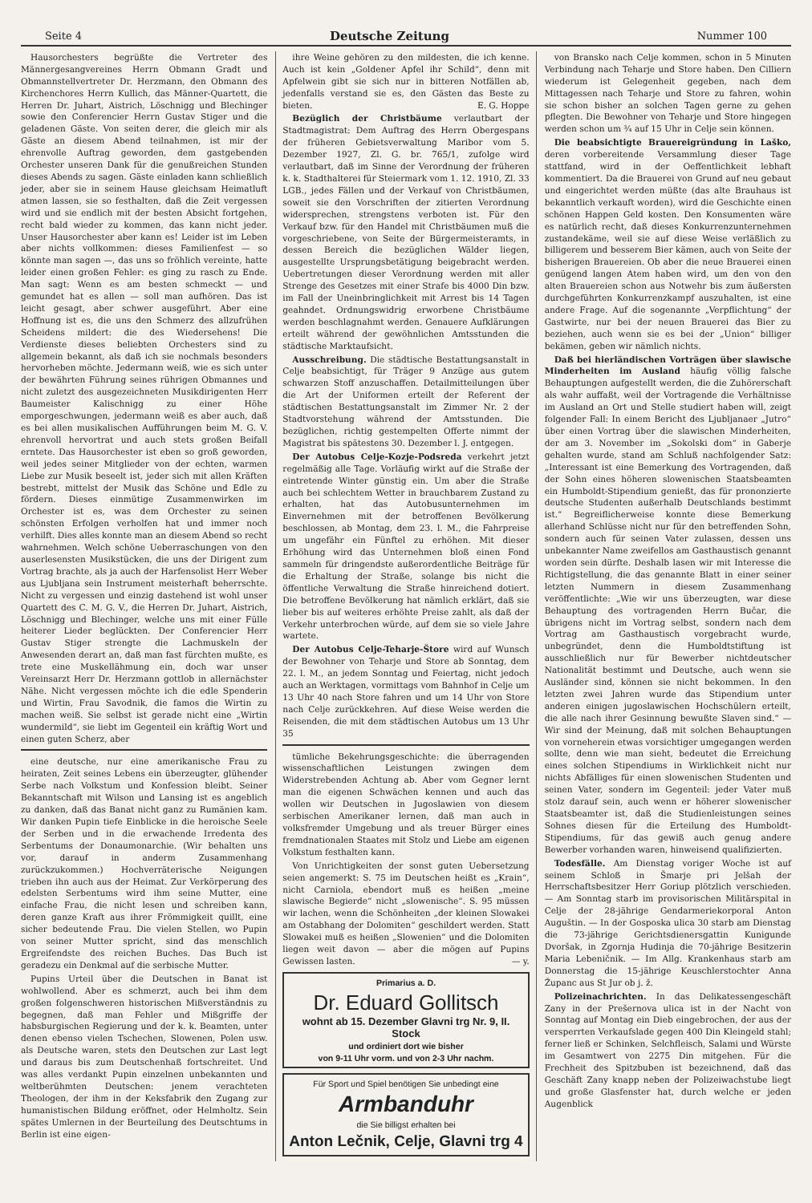Seite 4 Deutsche Zeitung Nummer 100
Hausorchesters begrüßte die Vertreter des Männergesangvereines Herrn Obmann Gradt und Obmannstellvertreter Dr. Herzmann, den Obmann des Kirchenchores Herrn Kullich, das Männer-Quartett, die Herren Dr. Juhart, Aistrich, Löschnigg und Blechinger sowie den Conferencier Herrn Gustav Stiger und die geladenen Gäste. Von seiten derer, die gleich mir als Gäste an diesem Abend teilnahmen, ist mir der ehrenvolle Auftrag geworden, dem gastgebenden Orchester unseren Dank für die genußreichen Stunden dieses Abends zu sagen. Gäste einladen kann schließlich jeder, aber sie in seinem Hause gleichsam Heimatluft atmen lassen, sie so festhalten, daß die Zeit vergessen wird und sie endlich mit der besten Absicht fortgehen, recht bald wieder zu kommen, das kann nicht jeder. Unser Hausorchester aber kann es! Leider ist im Leben aber nichts vollkommen: dieses Familienfest — so könnte man sagen —, das uns so fröhlich vereinte, hatte leider einen großen Fehler: es ging zu rasch zu Ende. Man sagt: Wenn es am besten schmeckt — und gemundet hat es allen — soll man aufhören. Das ist leicht gesagt, aber schwer ausgeführt. Aber eine Hoffnung ist es, die uns den Schmerz des allzufrühen Scheidens mildert: die des Wiedersehens! Die Verdienste dieses beliebten Orchesters sind zu allgemein bekannt, als daß ich sie nochmals besonders hervorheben möchte. Jedermann weiß, wie es sich unter der bewährten Führung seines rührigen Obmannes und nicht zuletzt des ausgezeichneten Musikdirigenten Herr Baumeister Kalischnigg zu einer Höhe emporgeschwungen, jedermann weiß es aber auch, daß es bei allen musikalischen Aufführungen beim M. G. V. ehrenvoll hervortrat und auch stets großen Beifall erntete. Das Hausorchester ist eben so groß geworden, weil jedes seiner Mitglieder von der echten, warmen Liebe zur Musik beseelt ist, jeder sich mit allen Kräften bestrebt, mittelst der Musik das Schöne und Edle zu fördern. Dieses einmütige Zusammenwirken im Orchester ist es, was dem Orchester zu seinen schönsten Erfolgen verholfen hat und immer noch verhilft. Dies alles konnte man an diesem Abend so recht wahrnehmen. Welch schöne Ueberraschungen von den auserlesensten Musikstücken, die uns der Dirigent zum Vortrag brachte, als ja auch der Harfensolist Herr Weber aus Ljubljana sein Instrument meisterhaft beherrschte. Nicht zu vergessen und einzig dastehend ist wohl unser Quartett des C. M. G. V., die Herren Dr. Juhart, Aistrich, Löschnigg und Blechinger, welche uns mit einer Fülle heiterer Lieder beglückten. Der Conferencier Herr Gustav Stiger strengte die Lachmuskeln der Anwesenden derart an, daß man fast fürchten mußte, es trete eine Muskellähmung ein, doch war unser Vereinsarzt Herr Dr. Herzmann gottlob in allernächster Nähe. Nicht vergessen möchte ich die edle Spenderin und Wirtin, Frau Savodnik, die famos die Wirtin zu machen weiß. Sie selbst ist gerade nicht eine „Wirtin wundermild“, sie liebt im Gegenteil ein kräftig Wort und einen guten Scherz, aber
eine deutsche, nur eine amerikanische Frau zu heiraten, Zeit seines Lebens ein überzeugter, glühender Serbe nach Volkstum und Konfession bleibt. Seiner Bekanntschaft mit Wilson und Lansing ist es angeblich zu danken, daß das Banat nicht ganz zu Rumänien kam. Wir danken Pupin tiefe Einblicke in die heroische Seele der Serben und in die erwachende Irredenta des Serbentums der Donaumonarchie. (Wir behalten uns vor, darauf in anderm Zusammenhang zurückzukommen.) Hochverräterische Neigungen trieben ihn auch aus der Heimat. Zur Verkörperung des edelsten Serbentums wird ihm seine Mutter, eine einfache Frau, die nicht lesen und schreiben kann, deren ganze Kraft aus ihrer Frömmigkeit quillt, eine sicher bedeutende Frau. Die vielen Stellen, wo Pupin von seiner Mutter spricht, sind das menschlich Ergreifendste des reichen Buches. Das Buch ist geradezu ein Denkmal auf die serbische Mutter.
Pupins Urteil über die Deutschen in Banat ist wohlwollend. Aber es schmerzt, auch bei ihm dem großen folgenschweren historischen Mißverständnis zu begegnen, daß man Fehler und Mißgriffe der habsburgischen Regierung und der k. k. Beamten, unter denen ebenso vielen Tschechen, Slowenen, Polen usw. als Deutsche waren, stets den Deutschen zur Last legt und daraus bis zum Deutschenhaß fortschreitet. Und was alles verdankt Pupin einzelnen unbekannten und weltberühmten Deutschen: jenem verachteten Theologen, der ihm in der Keksfabrik den Zugang zur humanistischen Bildung eröffnet, oder Helmholtz. Sein spätes Umlernen in der Beurteilung des Deutschtums in Berlin ist eine eigen-
ihre Weine gehören zu den mildesten, die ich kenne. Auch ist kein „Goldener Apfel ihr Schild“, denn mit Apfelwein gibt sie sich nur in bitteren Notfällen ab, jedenfalls verstand sie es, den Gästen das Beste zu bieten. E. G. Hoppe
Bezüglich der Christbäume verlautbart der Stadtmagistrat: Dem Auftrag des Herrn Obergespans der früheren Gebietsverwaltung Maribor vom 5. Dezember 1927, Zl. G. br. 765/1, zufolge wird verlautbart, daß im Sinne der Verordnung der früheren k. k. Stadthalterei für Steiermark vom 1. 12. 1910, Zl. 33 LGB., jedes Fällen und der Verkauf von Christbäumen, soweit sie den Vorschriften der zitierten Verordnung widersprechen, strengstens verboten ist. Für den Verkauf bzw. für den Handel mit Christbäumen muß die vorgeschriebene, von Seite der Bürgermeisteramts, in dessen Bereich die bezüglichen Wälder liegen, ausgestellte Ursprungsbetätigung beigebracht werden. Uebertretungen dieser Verordnung werden mit aller Strenge des Gesetzes mit einer Strafe bis 4000 Din bzw. im Fall der Uneinbringlichkeit mit Arrest bis 14 Tagen geahndet. Ordnungswidrig erworbene Christbäume werden beschlagnahmt werden. Genauere Aufklärungen erteilt während der gewöhnlichen Amtsstunden die städtische Marktaufsicht.
Ausschreibung. Die städtische Bestattungsanstalt in Celje beabsichtigt, für Träger 9 Anzüge aus gutem schwarzen Stoff anzuschaffen. Detailmitteilungen über die Art der Uniformen erteilt der Referent der städtischen Bestattungsanstalt im Zimmer Nr. 2 der Stadtvorstehung während der Amtsstunden. Die bezüglichen, richtig gestempelten Offerte nimmt der Magistrat bis spätestens 30. Dezember l. J. entgegen.
Der Autobus Celje-Kozje-Podsreda verkehrt jetzt regelmäßig alle Tage. Vorläufig wirkt auf die Straße der eintretende Winter günstig ein. Um aber die Straße auch bei schlechtem Wetter in brauchbarem Zustand zu erhalten, hat das Autobusunternehmen im Einvernehmen mit der betroffenen Bevölkerung beschlossen, ab Montag, dem 23. l. M., die Fahrpreise um ungefähr ein Fünftel zu erhöhen. Mit dieser Erhöhung wird das Unternehmen bloß einen Fond sammeln für dringendste außerordentliche Beiträge für die Erhaltung der Straße, solange bis nicht die öffentliche Verwaltung die Straße hinreichend dotiert. Die betroffene Bevölkerung hat nämlich erklärt, daß sie lieber bis auf weiteres erhöhte Preise zahlt, als daß der Verkehr unterbrochen würde, auf dem sie so viele Jahre wartete.
Der Autobus Celje-Teharje-Štore wird auf Wunsch der Bewohner von Teharje und Store ab Sonntag, dem 22. l. M., an jedem Sonntag und Feiertag, nicht jedoch auch an Werktagen, vormittags vom Bahnhof in Celje um 13 Uhr 40 nach Store fahren und um 14 Uhr von Store nach Celje zurückkehren. Auf diese Weise werden die Reisenden, die mit dem städtischen Autobus um 13 Uhr 35
tümliche Bekehrungsgeschichte: die überragenden wissenschaftlichen Leistungen zwingen dem Widerstrebenden Achtung ab. Aber vom Gegner lernt man die eigenen Schwächen kennen und auch das wollen wir Deutschen in Jugoslawien von diesem serbischen Amerikaner lernen, daß man auch in volksfremder Umgebung und als treuer Bürger eines fremdnationalen Staates mit Stolz und Liebe am eigenen Volkstum festhalten kann.
Von Unrichtigkeiten der sonst guten Uebersetzung seien angemerkt: S. 75 im Deutschen heißt es „Krain“, nicht Carniola, ebendort muß es heißen „meine slawische Begierde“ nicht „slowenische“. S. 95 müssen wir lachen, wenn die Schönheiten „der kleinen Slowakei am Ostabhang der Dolomiten“ geschildert werden. Statt Slowakei muß es heißen „Slowenien“ und die Dolomiten liegen weit davon — aber die mögen auf Pupins Gewissen lasten. — y.
Primarius a. D.
Dr. Eduard Gollitsch
wohnt ab 15. Dezember Glavni trg Nr. 9, II. Stock
und ordiniert dort wie bisher
von 9-11 Uhr vorm. und von 2-3 Uhr nachm.
Für Sport und Spiel benötigen Sie unbedingt eine
Armbanduhr
die Sie billigst erhalten bei
Anton Lečnik, Celje, Glavni trg 4
von Bransko nach Celje kommen, schon in 5 Minuten Verbindung nach Teharje und Store haben. Den Cilliern wiederum ist Gelegenheit gegeben, nach dem Mittagessen nach Teharje und Store zu fahren, wohin sie schon bisher an solchen Tagen gerne zu gehen pflegten. Die Bewohner von Teharje und Store hingegen werden schon um ¾ auf 15 Uhr in Celje sein können.
Die beabsichtigte Brauereigründung in Laško, deren vorbereitende Versammlung dieser Tage stattfand, wird in der Oeffentlichkeit lebhaft kommentiert. Da die Brauerei von Grund auf neu gebaut und eingerichtet werden müßte (das alte Brauhaus ist bekanntlich verkauft worden), wird die Geschichte einen schönen Happen Geld kosten. Den Konsumenten wäre es natürlich recht, daß dieses Konkurrenzunternehmen zustandekäme, weil sie auf diese Weise verläßlich zu billigerem und besserem Bier kämen, auch von Seite der bisherigen Brauereien. Ob aber die neue Brauerei einen genügend langen Atem haben wird, um den von den alten Brauereien schon aus Notwehr bis zum äußersten durchgeführten Konkurrenzkampf auszuhalten, ist eine andere Frage. Auf die sogenannte „Verpflichtung“ der Gastwirte, nur bei der neuen Brauerei das Bier zu beziehen, auch wenn sie es bei der „Union“ billiger bekämen, geben wir nämlich nichts.
Daß bei hierländischen Vorträgen über slawische Minderheiten im Ausland häufig völlig falsche Behauptungen aufgestellt werden, die die Zuhörerschaft als wahr auffaßt, weil der Vortragende die Verhältnisse im Ausland an Ort und Stelle studiert haben will, zeigt folgender Fall: In einem Bericht des Ljubljanaer „Jutro“ über einen Vortrag über die slawischen Minderheiten, der am 3. November im „Sokolski dom“ in Gaberje gehalten wurde, stand am Schluß nachfolgender Satz: „Interessant ist eine Bemerkung des Vortragenden, daß der Sohn eines höheren slowenischen Staatsbeamten ein Humboldt-Stipendium genießt, das für prononzierte deutsche Studenten außerhalb Deutschlands bestimmt ist.“ Begreiflicherweise konnte diese Bemerkung allerhand Schlüsse nicht nur für den betreffenden Sohn, sondern auch für seinen Vater zulassen, dessen uns unbekannter Name zweifellos am Gasthaustisch genannt worden sein dürfte. Deshalb lasen wir mit Interesse die Richtigstellung, die das genannte Blatt in einer seiner letzten Nummern in diesem Zusammenhang veröffentlichte: „Wie wir uns überzeugten, war diese Behauptung des vortragenden Herrn Bučar, die übrigens nicht im Vortrag selbst, sondern nach dem Vortrag am Gasthaustisch vorgebracht wurde, unbegründet, denn die Humboldtstiftung ist ausschließlich nur für Bewerber nichtdeutscher Nationalität bestimmt und Deutsche, auch wenn sie Ausländer sind, können sie nicht bekommen. In den letzten zwei Jahren wurde das Stipendium unter anderen einigen jugoslawischen Hochschülern erteilt, die alle nach ihrer Gesinnung bewußte Slaven sind.“ — Wir sind der Meinung, daß mit solchen Behauptungen von vorneherein etwas vorsichtiger umgegangen werden sollte, denn wie man sieht, bedeutet die Erreichung eines solchen Stipendiums in Wirklichkeit nicht nur nichts Abfälliges für einen slowenischen Studenten und seinen Vater, sondern im Gegenteil: jeder Vater muß stolz darauf sein, auch wenn er höherer slowenischer Staatsbeamter ist, daß die Studienleistungen seines Sohnes diesen für die Erteilung des Humboldt-Stipendiums, für das gewiß auch genug andere Bewerber vorhanden waren, hinweisend qualifizierten.
Todesfälle. Am Dienstag voriger Woche ist auf seinem Schloß in Šmarje pri Jelšah der Herrschaftsbesitzer Herr Gorіup plötzlich verschieden. — Am Sonntag starb im provisorischen Militärspital in Celje der 28-jährige Gendarmeriekorporal Anton Auguštin. — In der Gosposka ulica 30 starb am Dienstag die 73-jährige Gerichtsdienersgattin Kunigunde Dvoršak, in Zgornja Hudinja die 70-jährige Besitzerin Maria Lebeničnik. — Im Allg. Krankenhaus starb am Donnerstag die 15-jährige Keuschlerstochter Anna Županc aus St Jur ob j. ž.
Polizeinachrichten. In das Delikatessengeschäft Zany in der Prešernova ulica ist in der Nacht von Sonntag auf Montag ein Dieb eingebrochen, der aus der versperrten Verkaufslade gegen 400 Din Kleingeld stahl; ferner ließ er Schinken, Selchfleisch, Salami und Würste im Gesamtwert von 2275 Din mitgehen. Für die Frechheit des Spitzbuben ist bezeichnend, daß das Geschäft Zany knapp neben der Polizeiwachstube liegt und große Glasfenster hat, durch welche er jeden Augenblick